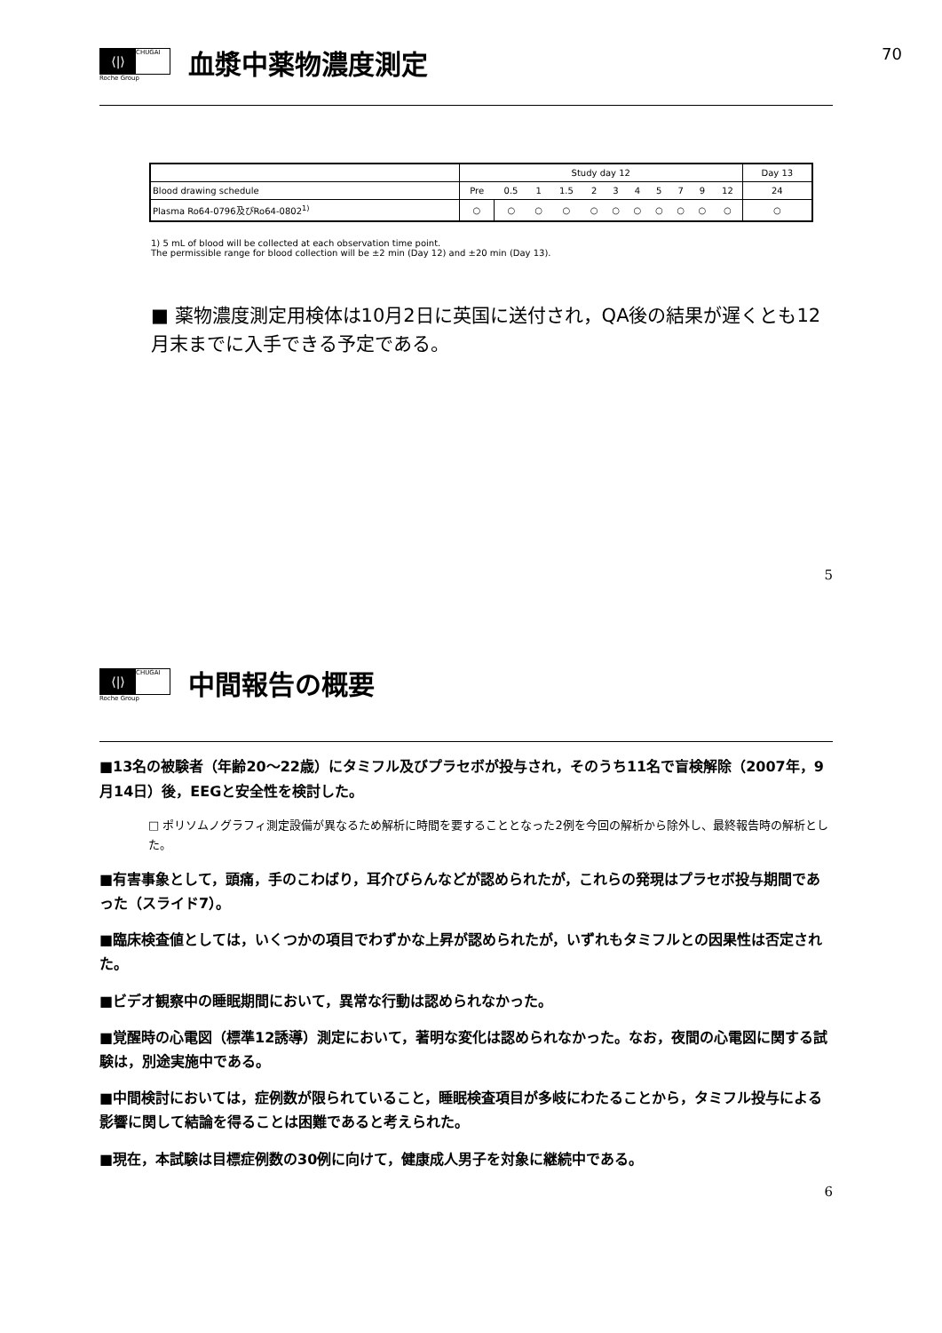70
⟨|⟩ CHUGAI
Roche Group
血漿中薬物濃度測定
| | Study day 12 | | | | | | | | | | | Day 13 |
| Blood drawing schedule | Pre | 0.5 | 1 | 1.5 | 2 | 3 | 4 | 5 | 7 | 9 | 12 | 24 |
| Plasma Ro64-0796及びRo64-0802<sup>1)</sup> | ○ | ○ | ○ | ○ | ○ | ○ | ○ | ○ | ○ | ○ | ○ | ○ |
1) 5 mL of blood will be collected at each observation time point.
The permissible range for blood collection will be ±2 min (Day 12) and ±20 min (Day 13).
■ 薬物濃度測定用検体は10月2日に英国に送付され，QA後の結果が遅くとも12月末までに入手できる予定である。
5
⟨|⟩ CHUGAI
Roche Group
中間報告の概要
■13名の被験者（年齢20～22歳）にタミフル及びプラセボが投与され，そのうち11名で盲検解除（2007年，9月14日）後，EEGと安全性を検討した。
□ ポリソムノグラフィ測定設備が異なるため解析に時間を要することとなった2例を今回の解析から除外し、最終報告時の解析とした。
■有害事象として，頭痛，手のこわばり，耳介びらんなどが認められたが，これらの発現はプラセボ投与期間であった（スライド7）。
■臨床検査値としては，いくつかの項目でわずかな上昇が認められたが，いずれもタミフルとの因果性は否定された。
■ビデオ観察中の睡眠期間において，異常な行動は認められなかった。
■覚醒時の心電図（標準12誘導）測定において，著明な変化は認められなかった。なお，夜間の心電図に関する試験は，別途実施中である。
■中間検討においては，症例数が限られていること，睡眠検査項目が多岐にわたることから，タミフル投与による影響に関して結論を得ることは困難であると考えられた。
■現在，本試験は目標症例数の30例に向けて，健康成人男子を対象に継続中である。
6